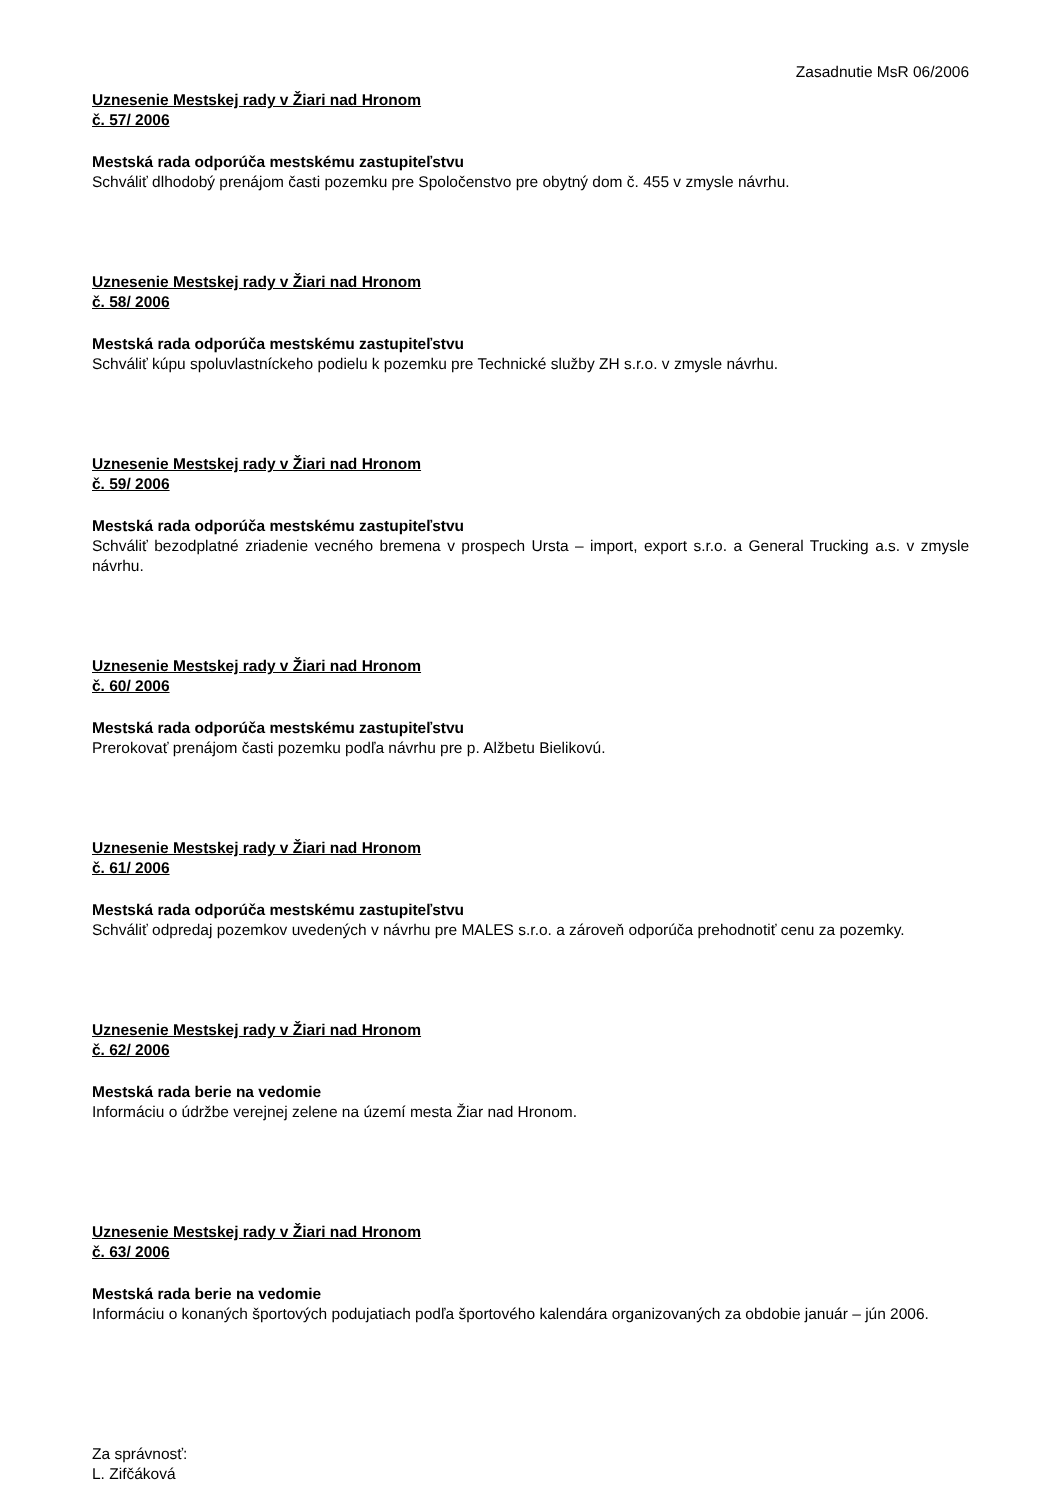Zasadnutie MsR 06/2006
Uznesenie Mestskej rady v Žiari nad Hronom
č. 57/ 2006
Mestská rada odporúča mestskému zastupiteľstvu
Schváliť dlhodobý prenájom časti pozemku pre Spoločenstvo pre obytný dom č. 455 v zmysle návrhu.
Uznesenie Mestskej rady v Žiari nad Hronom
č. 58/ 2006
Mestská rada odporúča mestskému zastupiteľstvu
Schváliť kúpu spoluvlastníckeho podielu k pozemku pre Technické služby ZH s.r.o. v zmysle návrhu.
Uznesenie Mestskej rady v Žiari nad Hronom
č. 59/ 2006
Mestská rada odporúča mestskému zastupiteľstvu
Schváliť bezodplatné zriadenie vecného bremena v prospech Ursta – import, export s.r.o. a General Trucking a.s. v zmysle návrhu.
Uznesenie Mestskej rady v Žiari nad Hronom
č. 60/ 2006
Mestská rada odporúča mestskému zastupiteľstvu
Prerokovať prenájom časti pozemku podľa návrhu pre p. Alžbetu Bielikovú.
Uznesenie Mestskej rady v Žiari nad Hronom
č. 61/ 2006
Mestská rada odporúča mestskému zastupiteľstvu
Schváliť odpredaj pozemkov uvedených v návrhu pre MALES s.r.o. a zároveň odporúča prehodnotiť cenu za pozemky.
Uznesenie Mestskej rady v Žiari nad Hronom
č. 62/ 2006
Mestská rada berie na vedomie
Informáciu o údržbe verejnej zelene na území mesta Žiar nad Hronom.
Uznesenie Mestskej rady v Žiari nad Hronom
č. 63/ 2006
Mestská rada berie na vedomie
Informáciu o konaných športových podujatiach podľa športového kalendára organizovaných za obdobie január – jún 2006.
Za správnosť:
L. Zifčáková